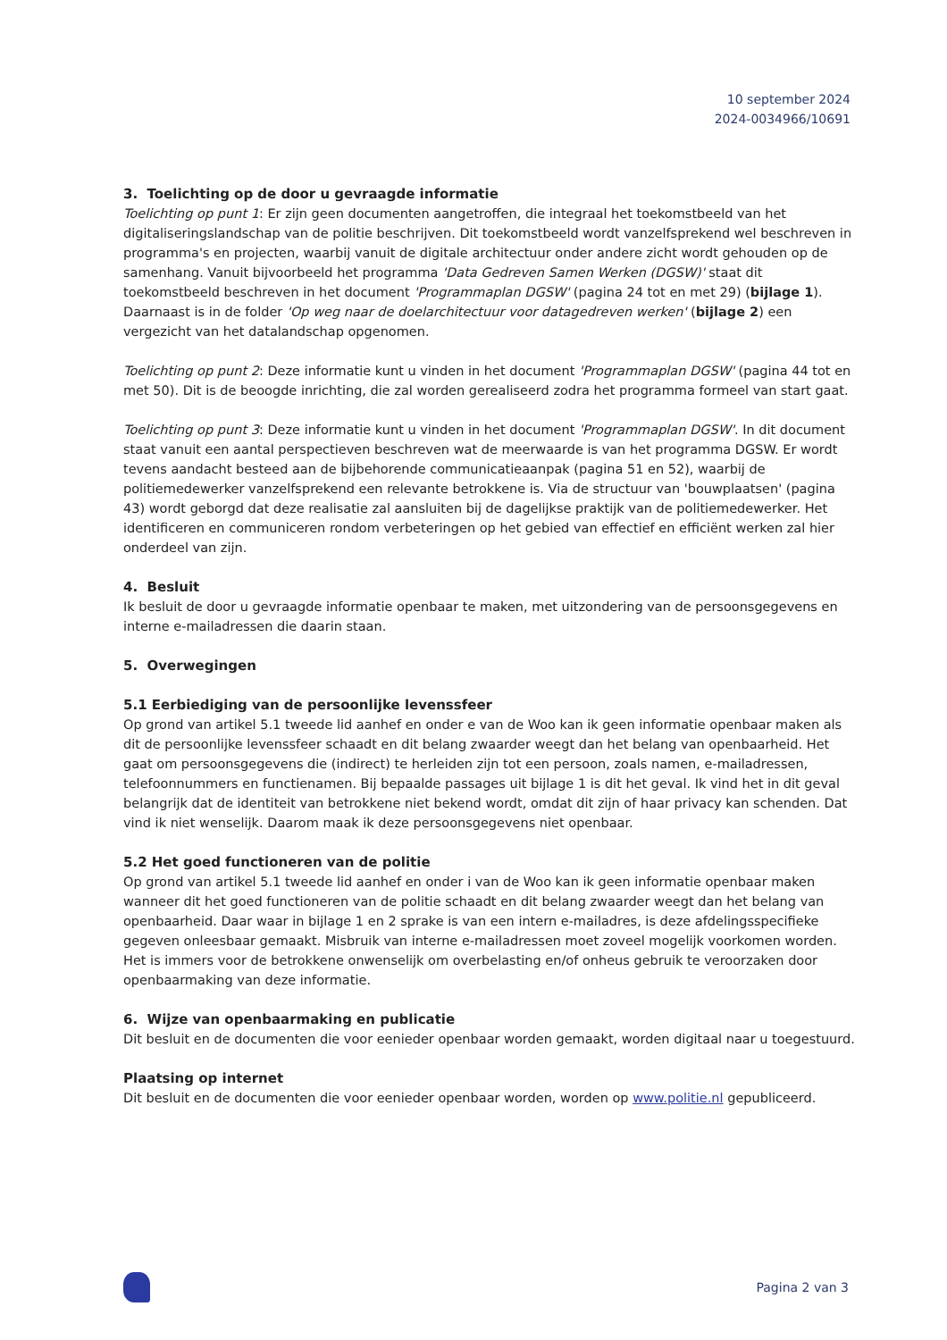10 september 2024
2024-0034966/10691
3. Toelichting op de door u gevraagde informatie
Toelichting op punt 1: Er zijn geen documenten aangetroffen, die integraal het toekomstbeeld van het digitaliseringslandschap van de politie beschrijven. Dit toekomstbeeld wordt vanzelfsprekend wel beschreven in programma's en projecten, waarbij vanuit de digitale architectuur onder andere zicht wordt gehouden op de samenhang. Vanuit bijvoorbeeld het programma 'Data Gedreven Samen Werken (DGSW)' staat dit toekomstbeeld beschreven in het document 'Programmaplan DGSW' (pagina 24 tot en met 29) (bijlage 1). Daarnaast is in de folder 'Op weg naar de doelarchitectuur voor datagedreven werken' (bijlage 2) een vergezicht van het datalandschap opgenomen.
Toelichting op punt 2: Deze informatie kunt u vinden in het document 'Programmaplan DGSW' (pagina 44 tot en met 50). Dit is de beoogde inrichting, die zal worden gerealiseerd zodra het programma formeel van start gaat.
Toelichting op punt 3: Deze informatie kunt u vinden in het document 'Programmaplan DGSW'. In dit document staat vanuit een aantal perspectieven beschreven wat de meerwaarde is van het programma DGSW. Er wordt tevens aandacht besteed aan de bijbehorende communicatieaanpak (pagina 51 en 52), waarbij de politiemedewerker vanzelfsprekend een relevante betrokkene is. Via de structuur van 'bouwplaatsen' (pagina 43) wordt geborgd dat deze realisatie zal aansluiten bij de dagelijkse praktijk van de politiemedewerker. Het identificeren en communiceren rondom verbeteringen op het gebied van effectief en efficiënt werken zal hier onderdeel van zijn.
4. Besluit
Ik besluit de door u gevraagde informatie openbaar te maken, met uitzondering van de persoonsgegevens en interne e-mailadressen die daarin staan.
5. Overwegingen
5.1 Eerbiediging van de persoonlijke levenssfeer
Op grond van artikel 5.1 tweede lid aanhef en onder e van de Woo kan ik geen informatie openbaar maken als dit de persoonlijke levenssfeer schaadt en dit belang zwaarder weegt dan het belang van openbaarheid. Het gaat om persoonsgegevens die (indirect) te herleiden zijn tot een persoon, zoals namen, e-mailadressen, telefoonnummers en functienamen. Bij bepaalde passages uit bijlage 1 is dit het geval. Ik vind het in dit geval belangrijk dat de identiteit van betrokkene niet bekend wordt, omdat dit zijn of haar privacy kan schenden. Dat vind ik niet wenselijk. Daarom maak ik deze persoonsgegevens niet openbaar.
5.2 Het goed functioneren van de politie
Op grond van artikel 5.1 tweede lid aanhef en onder i van de Woo kan ik geen informatie openbaar maken wanneer dit het goed functioneren van de politie schaadt en dit belang zwaarder weegt dan het belang van openbaarheid. Daar waar in bijlage 1 en 2 sprake is van een intern e-mailadres, is deze afdelingsspecifieke gegeven onleesbaar gemaakt. Misbruik van interne e-mailadressen moet zoveel mogelijk voorkomen worden. Het is immers voor de betrokkene onwenselijk om overbelasting en/of onheus gebruik te veroorzaken door openbaarmaking van deze informatie.
6. Wijze van openbaarmaking en publicatie
Dit besluit en de documenten die voor eenieder openbaar worden gemaakt, worden digitaal naar u toegestuurd.
Plaatsing op internet
Dit besluit en de documenten die voor eenieder openbaar worden, worden op www.politie.nl gepubliceerd.
Pagina 2 van 3